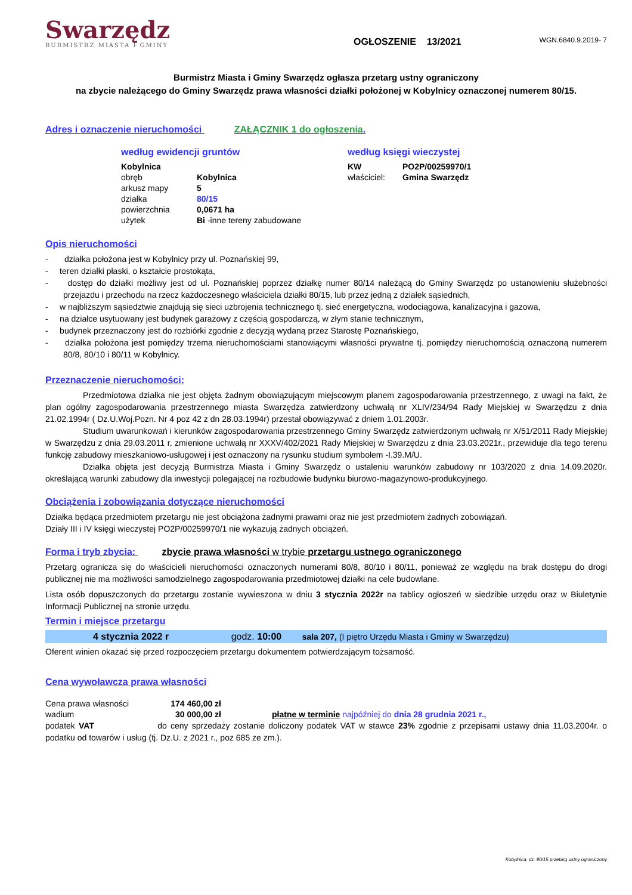Swarzędz
BURMISTRZ MIASTA I GMINY
WGN.6840.9.2019- 7
OGŁOSZENIE 13/2021
Burmistrz Miasta i Gminy Swarzędz ogłasza przetarg ustny ograniczony
na zbycie należącego do Gminy Swarzędz prawa własności działki położonej w Kobylnicy oznaczonej numerem 80/15.
Adres i oznaczenie nieruchomości ZAŁĄCZNIK 1 do ogłoszenia.
według ewidencji gruntów
| Kobylnica | |
| obręb | Kobylnica |
| arkusz mapy | 5 |
| działka | 80/15 |
| powierzchnia | 0,0671 ha |
| użytek | Bi -inne tereny zabudowane |
według księgi wieczystej
| KW | PO2P/00259970/1 |
| właściciel: | Gmina Swarzędz |
Opis nieruchomości
- działka położona jest w Kobylnicy przy ul. Poznańskiej 99,
- teren działki płaski, o kształcie prostokąta,
- dostęp do działki możliwy jest od ul. Poznańskiej poprzez działkę numer 80/14 należącą do Gminy Swarzędz po ustanowieniu służebności przejazdu i przechodu na rzecz każdoczesnego właściciela działki 80/15, lub przez jedną z działek sąsiednich,
- w najbliższym sąsiedztwie znajdują się sieci uzbrojenia technicznego tj. sieć energetyczna, wodociągowa, kanalizacyjna i gazowa,
- na działce usytuowany jest budynek garażowy z częścią gospodarczą, w złym stanie technicznym,
- budynek przeznaczony jest do rozbiórki zgodnie z decyzją wydaną przez Starostę Poznańskiego,
- działka położona jest pomiędzy trzema nieruchomościami stanowiącymi własności prywatne tj. pomiędzy nieruchomością oznaczoną numerem 80/8, 80/10 i 80/11 w Kobylnicy.
Przeznaczenie nieruchomości:
Przedmiotowa działka nie jest objęta żadnym obowiązującym miejscowym planem zagospodarowania przestrzennego, z uwagi na fakt, że plan ogólny zagospodarowania przestrzennego miasta Swarzędza zatwierdzony uchwałą nr XLIV/234/94 Rady Miejskiej w Swarzędzu z dnia 21.02.1994r ( Dz.U.Woj.Pozn. Nr 4 poz 42 z dn 28.03.1994r) przestał obowiązywać z dniem 1.01.2003r.
Studium uwarunkowań i kierunków zagospodarowania przestrzennego Gminy Swarzędz zatwierdzonym uchwałą nr X/51/2011 Rady Miejskiej w Swarzędzu z dnia 29.03.2011 r, zmienione uchwałą nr XXXV/402/2021 Rady Miejskiej w Swarzędzu z dnia 23.03.2021r., przewiduje dla tego terenu funkcję zabudowy mieszkaniowo-usługowej i jest oznaczony na rysunku studium symbolem -I.39.M/U.
Działka objęta jest decyzją Burmistrza Miasta i Gminy Swarzędz o ustaleniu warunków zabudowy nr 103/2020 z dnia 14.09.2020r. określającą warunki zabudowy dla inwestycji polegającej na rozbudowie budynku biurowo-magazynowo-produkcyjnego.
Obciążenia i zobowiązania dotyczące nieruchomości
Działka będąca przedmiotem przetargu nie jest obciążona żadnymi prawami oraz nie jest przedmiotem żadnych zobowiązań.
Działy III i IV księgi wieczystej PO2P/00259970/1 nie wykazują żadnych obciążeń.
Forma i tryb zbycia: zbycie prawa własności w trybie przetargu ustnego ograniczonego
Przetarg ogranicza się do właścicieli nieruchomości oznaczonych numerami 80/8, 80/10 i 80/11, ponieważ ze względu na brak dostępu do drogi publicznej nie ma możliwości samodzielnego zagospodarowania przedmiotowej działki na cele budowlane.
Lista osób dopuszczonych do przetargu zostanie wywieszona w dniu 3 stycznia 2022r na tablicy ogłoszeń w siedzibie urzędu oraz w Biuletynie Informacji Publicznej na stronie urzędu.
Termin i miejsce przetargu
4 stycznia 2022 r godz. 10:00 sala 207, (I piętro Urzędu Miasta i Gminy w Swarzędzu)
Oferent winien okazać się przed rozpoczęciem przetargu dokumentem potwierdzającym tożsamość.
Cena wywoławcza prawa własności
| Cena prawa własności | 174 460,00 zł | |
| wadium | 30 000,00 zł | płatne w terminie najpóźniej do dnia 28 grudnia 2021 r., |
podatek VAT do ceny sprzedaży zostanie doliczony podatek VAT w stawce 23% zgodnie z przepisami ustawy dnia 11.03.2004r. o podatku od towarów i usług (tj. Dz.U. z 2021 r., poz 685 ze zm.).
Kobylnica, dz. 80/15 przetarg ustny ograniczony